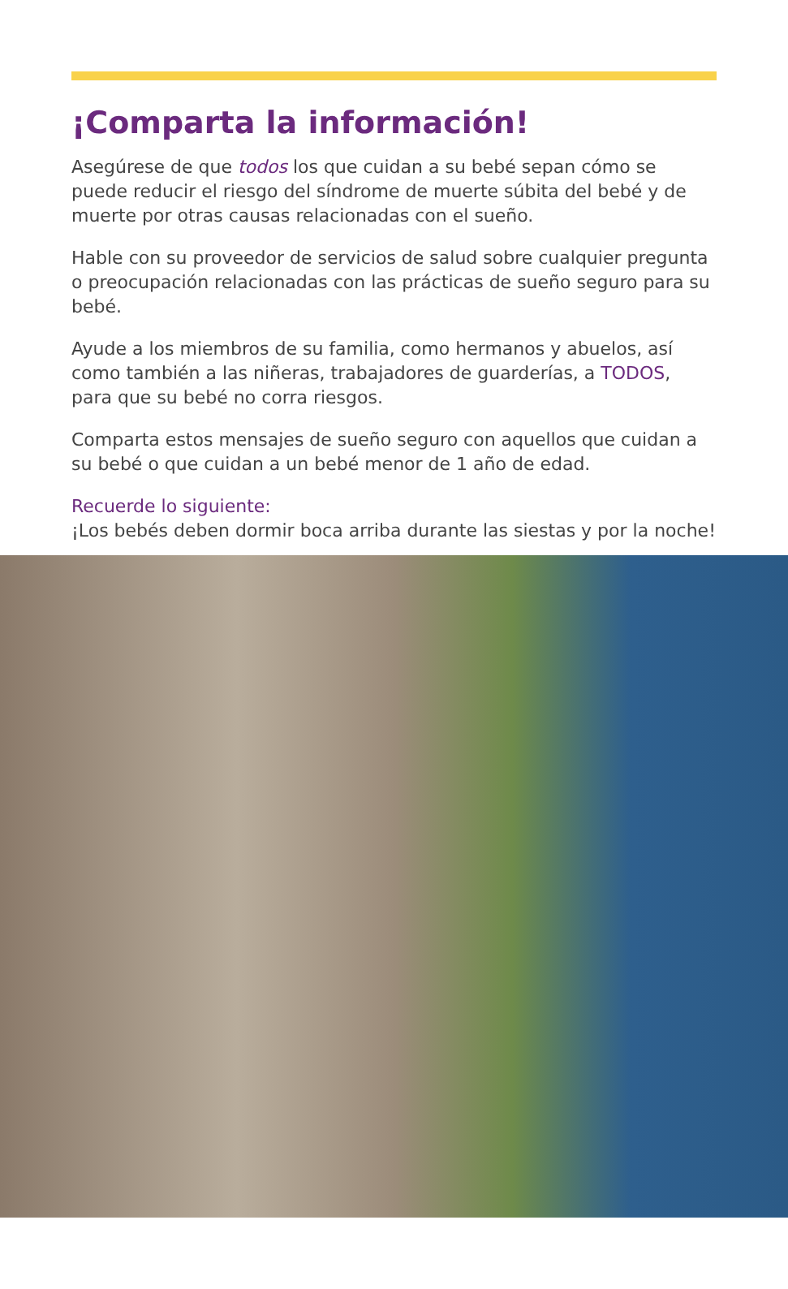¡Comparta la información!
Asegúrese de que todos los que cuidan a su bebé sepan cómo se puede reducir el riesgo del síndrome de muerte súbita del bebé y de muerte por otras causas relacionadas con el sueño.
Hable con su proveedor de servicios de salud sobre cualquier pregunta o preocupación relacionadas con las prácticas de sueño seguro para su bebé.
Ayude a los miembros de su familia, como hermanos y abuelos, así como también a las niñeras, trabajadores de guarderías, a TODOS, para que su bebé no corra riesgos.
Comparta estos mensajes de sueño seguro con aquellos que cuidan a su bebé o que cuidan a un bebé menor de 1 año de edad.
Recuerde lo siguiente:
¡Los bebés deben dormir boca arriba durante las siestas y por la noche!